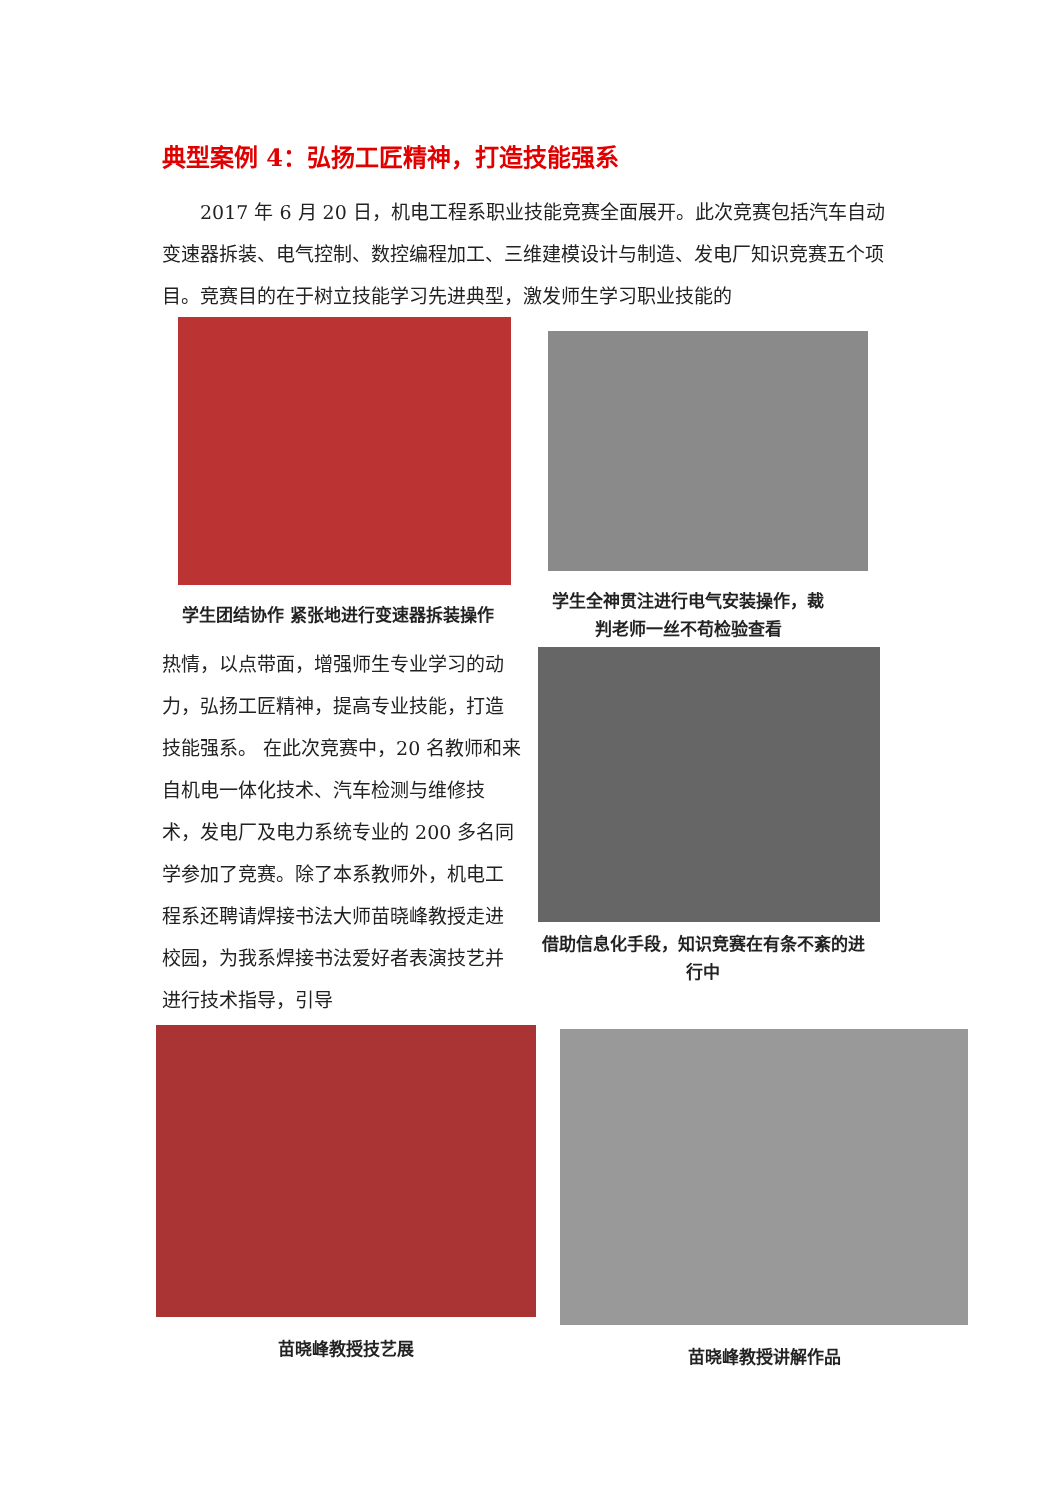典型案例 4：弘扬工匠精神，打造技能强系
  2017 年 6 月 20 日，机电工程系职业技能竞赛全面展开。此次竞赛包括汽车自动变速器拆装、电气控制、数控编程加工、三维建模设计与制造、发电厂知识竞赛五个项目。竞赛目的在于树立技能学习先进典型，激发师生学习职业技能的
学生团结协作 紧张地进行变速器拆装操作
学生全神贯注进行电气安装操作，裁判老师一丝不苟检验查看
热情，以点带面，增强师生专业学习的动力，弘扬工匠精神，提高专业技能，打造技能强系。 在此次竞赛中，20 名教师和来自机电一体化技术、汽车检测与维修技术，发电厂及电力系统专业的 200 多名同学参加了竞赛。除了本系教师外，机电工程系还聘请焊接书法大师苗晓峰教授走进校园，为我系焊接书法爱好者表演技艺并进行技术指导，引导
借助信息化手段，知识竞赛在有条不紊的进行中
苗晓峰教授技艺展
苗晓峰教授讲解作品